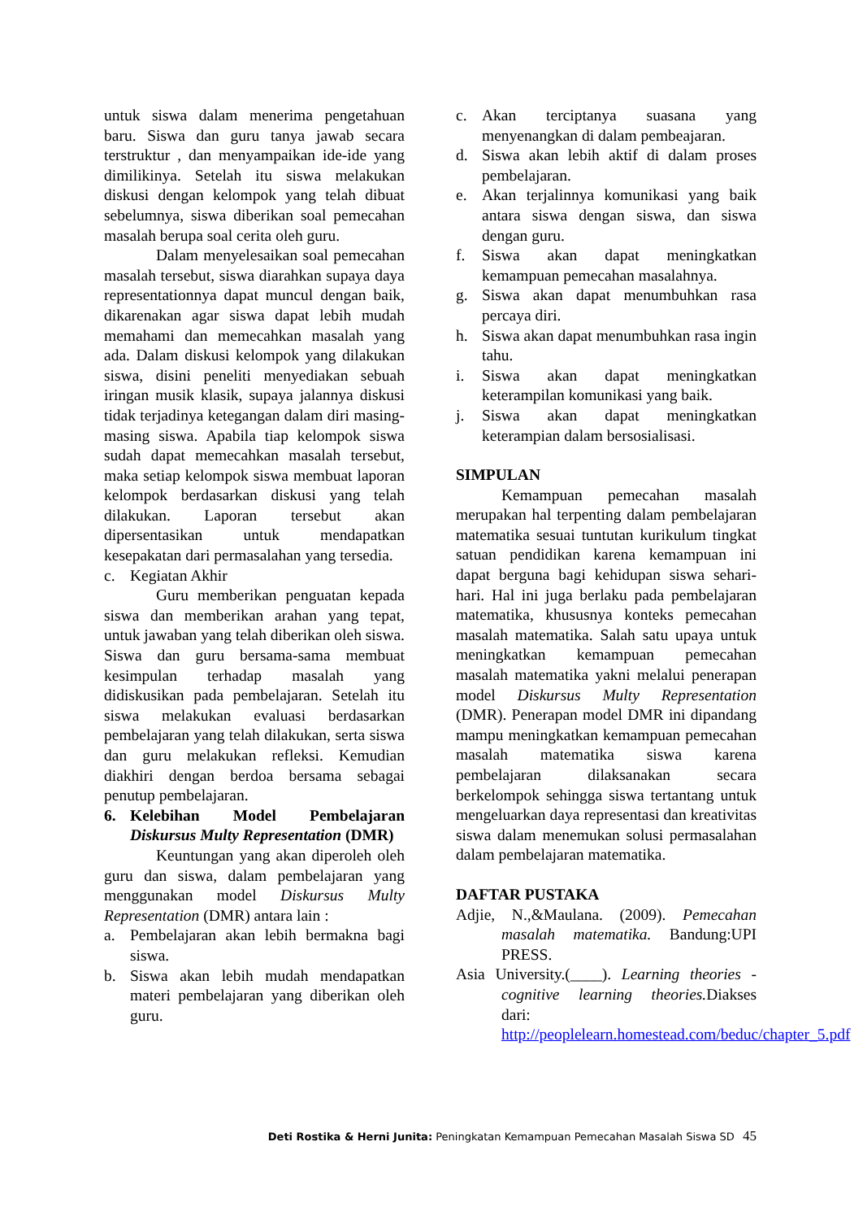untuk siswa dalam menerima pengetahuan baru. Siswa dan guru tanya jawab secara terstruktur , dan menyampaikan ide-ide yang dimilikinya. Setelah itu siswa melakukan diskusi dengan kelompok yang telah dibuat sebelumnya, siswa diberikan soal pemecahan masalah berupa soal cerita oleh guru.
Dalam menyelesaikan soal pemecahan masalah tersebut, siswa diarahkan supaya daya representationnya dapat muncul dengan baik, dikarenakan agar siswa dapat lebih mudah memahami dan memecahkan masalah yang ada. Dalam diskusi kelompok yang dilakukan siswa, disini peneliti menyediakan sebuah iringan musik klasik, supaya jalannya diskusi tidak terjadinya ketegangan dalam diri masing-masing siswa. Apabila tiap kelompok siswa sudah dapat memecahkan masalah tersebut, maka setiap kelompok siswa membuat laporan kelompok berdasarkan diskusi yang telah dilakukan. Laporan tersebut akan dipersentasikan untuk mendapatkan kesepakatan dari permasalahan yang tersedia.
c. Kegiatan Akhir
Guru memberikan penguatan kepada siswa dan memberikan arahan yang tepat, untuk jawaban yang telah diberikan oleh siswa. Siswa dan guru bersama-sama membuat kesimpulan terhadap masalah yang didiskusikan pada pembelajaran. Setelah itu siswa melakukan evaluasi berdasarkan pembelajaran yang telah dilakukan, serta siswa dan guru melakukan refleksi. Kemudian diakhiri dengan berdoa bersama sebagai penutup pembelajaran.
6. Kelebihan Model Pembelajaran Diskursus Multy Representation (DMR)
Keuntungan yang akan diperoleh oleh guru dan siswa, dalam pembelajaran yang menggunakan model Diskursus Multy Representation (DMR) antara lain :
a. Pembelajaran akan lebih bermakna bagi siswa.
b. Siswa akan lebih mudah mendapatkan materi pembelajaran yang diberikan oleh guru.
c. Akan terciptanya suasana yang menyenangkan di dalam pembeajaran.
d. Siswa akan lebih aktif di dalam proses pembelajaran.
e. Akan terjalinnya komunikasi yang baik antara siswa dengan siswa, dan siswa dengan guru.
f. Siswa akan dapat meningkatkan kemampuan pemecahan masalahnya.
g. Siswa akan dapat menumbuhkan rasa percaya diri.
h. Siswa akan dapat menumbuhkan rasa ingin tahu.
i. Siswa akan dapat meningkatkan keterampilan komunikasi yang baik.
j. Siswa akan dapat meningkatkan keterampian dalam bersosialisasi.
SIMPULAN
Kemampuan pemecahan masalah merupakan hal terpenting dalam pembelajaran matematika sesuai tuntutan kurikulum tingkat satuan pendidikan karena kemampuan ini dapat berguna bagi kehidupan siswa sehari-hari. Hal ini juga berlaku pada pembelajaran matematika, khususnya konteks pemecahan masalah matematika. Salah satu upaya untuk meningkatkan kemampuan pemecahan masalah matematika yakni melalui penerapan model Diskursus Multy Representation (DMR). Penerapan model DMR ini dipandang mampu meningkatkan kemampuan pemecahan masalah matematika siswa karena pembelajaran dilaksanakan secara berkelompok sehingga siswa tertantang untuk mengeluarkan daya representasi dan kreativitas siswa dalam menemukan solusi permasalahan dalam pembelajaran matematika.
DAFTAR PUSTAKA
Adjie, N.,&Maulana. (2009). Pemecahan masalah matematika. Bandung:UPI PRESS.
Asia University.(____). Learning theories - cognitive learning theories. Diakses dari: http://peoplelearn.homestead.com/beduc/chapter_5.pdf
Deti Rostika & Herni Junita: Peningkatan Kemampuan Pemecahan Masalah Siswa SD 45